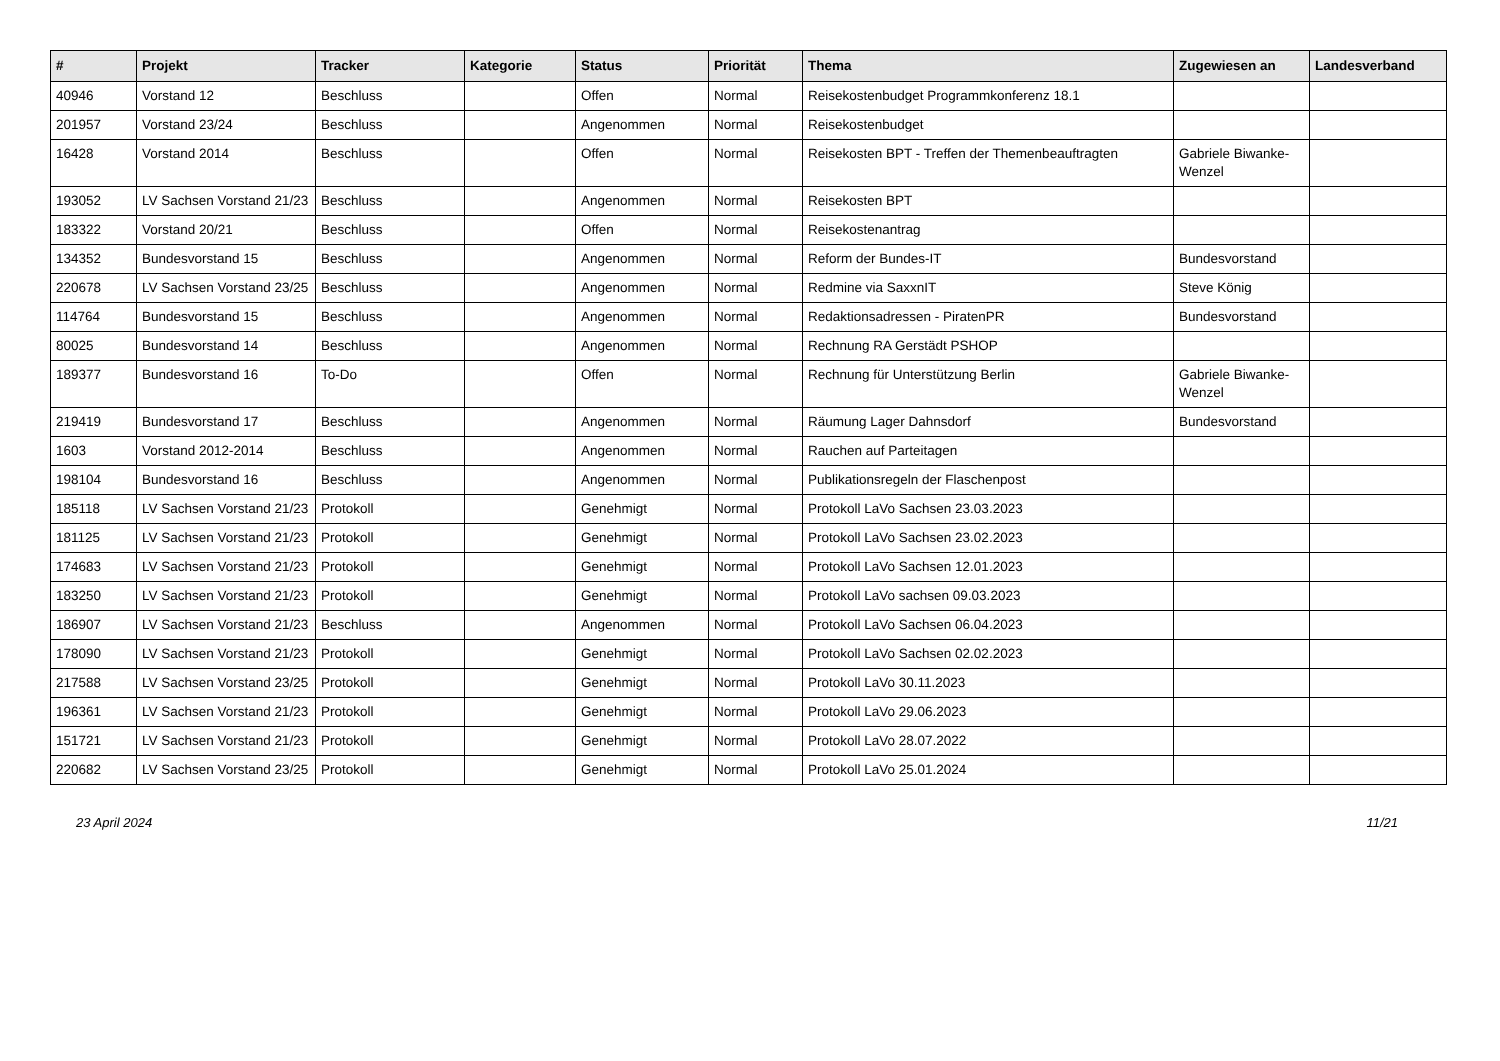| # | Projekt | Tracker | Kategorie | Status | Priorität | Thema | Zugewiesen an | Landesverband |
| --- | --- | --- | --- | --- | --- | --- | --- | --- |
| 40946 | Vorstand 12 | Beschluss | | Offen | Normal | Reisekostenbudget Programmkonferenz 18.1 | | |
| 201957 | Vorstand 23/24 | Beschluss | | Angenommen | Normal | Reisekostenbudget | | |
| 16428 | Vorstand 2014 | Beschluss | | Offen | Normal | Reisekosten BPT - Treffen der Themenbeauftragten | Gabriele Biwanke-Wenzel | |
| 193052 | LV Sachsen Vorstand 21/23 | Beschluss | | Angenommen | Normal | Reisekosten BPT | | |
| 183322 | Vorstand 20/21 | Beschluss | | Offen | Normal | Reisekostenantrag | | |
| 134352 | Bundesvorstand 15 | Beschluss | | Angenommen | Normal | Reform der Bundes-IT | Bundesvorstand | |
| 220678 | LV Sachsen Vorstand 23/25 | Beschluss | | Angenommen | Normal | Redmine via SaxxnIT | Steve König | |
| 114764 | Bundesvorstand 15 | Beschluss | | Angenommen | Normal | Redaktionsadressen - PiratenPR | Bundesvorstand | |
| 80025 | Bundesvorstand 14 | Beschluss | | Angenommen | Normal | Rechnung RA Gerstädt PSHOP | | |
| 189377 | Bundesvorstand 16 | To-Do | | Offen | Normal | Rechnung für Unterstützung Berlin | Gabriele Biwanke-Wenzel | |
| 219419 | Bundesvorstand 17 | Beschluss | | Angenommen | Normal | Räumung Lager Dahnsdorf | Bundesvorstand | |
| 1603 | Vorstand 2012-2014 | Beschluss | | Angenommen | Normal | Rauchen auf Parteitagen | | |
| 198104 | Bundesvorstand 16 | Beschluss | | Angenommen | Normal | Publikationsregeln der Flaschenpost | | |
| 185118 | LV Sachsen Vorstand 21/23 | Protokoll | | Genehmigt | Normal | Protokoll LaVo Sachsen 23.03.2023 | | |
| 181125 | LV Sachsen Vorstand 21/23 | Protokoll | | Genehmigt | Normal | Protokoll LaVo Sachsen 23.02.2023 | | |
| 174683 | LV Sachsen Vorstand 21/23 | Protokoll | | Genehmigt | Normal | Protokoll LaVo Sachsen 12.01.2023 | | |
| 183250 | LV Sachsen Vorstand 21/23 | Protokoll | | Genehmigt | Normal | Protokoll LaVo sachsen 09.03.2023 | | |
| 186907 | LV Sachsen Vorstand 21/23 | Beschluss | | Angenommen | Normal | Protokoll LaVo Sachsen 06.04.2023 | | |
| 178090 | LV Sachsen Vorstand 21/23 | Protokoll | | Genehmigt | Normal | Protokoll LaVo Sachsen 02.02.2023 | | |
| 217588 | LV Sachsen Vorstand 23/25 | Protokoll | | Genehmigt | Normal | Protokoll LaVo 30.11.2023 | | |
| 196361 | LV Sachsen Vorstand 21/23 | Protokoll | | Genehmigt | Normal | Protokoll LaVo 29.06.2023 | | |
| 151721 | LV Sachsen Vorstand 21/23 | Protokoll | | Genehmigt | Normal | Protokoll LaVo 28.07.2022 | | |
| 220682 | LV Sachsen Vorstand 23/25 | Protokoll | | Genehmigt | Normal | Protokoll LaVo 25.01.2024 | | |
23 April 2024 11/21